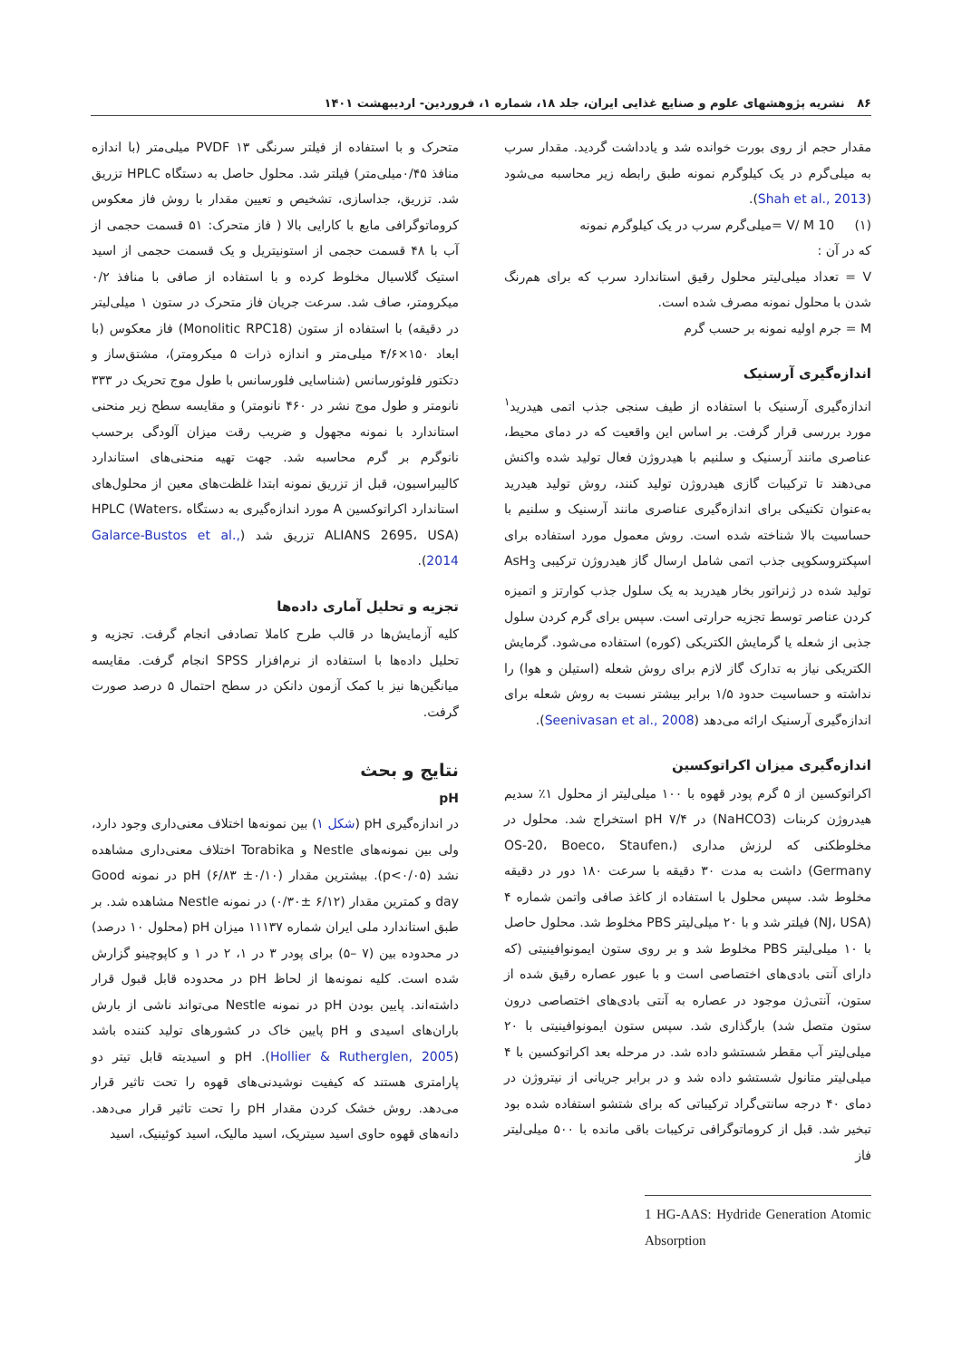۸۶ نشریه پژوهشهای علوم و صنایع غذایی ایران، جلد ۱۸، شماره ۱، فروردین- اردیبهشت ۱۴۰۱
مقدار حجم از روی بورت خوانده شد و یادداشت گردید. مقدار سرب به میلی‌گرم در یک کیلوگرم نمونه طبق رابطه زیر محاسبه می‌شود (Shah et al., 2013).
(۱) 10 V/ M =میلی‌گرم سرب در یک کیلوگرم نمونه
که در آن :
V = تعداد میلی‌لیتر محلول رقیق استاندارد سرب که برای هم‌رنگ شدن با محلول نمونه مصرف شده است.
M = جرم اولیه نمونه بر حسب گرم
اندازه‌گیری آرسنیک
اندازه‌گیری آرسنیک با استفاده از طیف سنجی جذب اتمی هیدرید<sup>۱</sup> مورد بررسی قرار گرفت. بر اساس این واقعیت که در دمای محیط، عناصری مانند آرسنیک و سلنیم با هیدروژن فعال تولید شده واکنش می‌دهند تا ترکیبات گازی هیدروژن تولید کنند، روش تولید هیدرید به‌عنوان تکنیکی برای اندازه‌گیری عناصری مانند آرسنیک و سلنیم با حساسیت بالا شناخته شده است. روش معمول مورد استفاده برای اسپکتروسکوپی جذب اتمی شامل ارسال گاز هیدروژن ترکیبی AsH<sub>3</sub> تولید شده در ژنراتور بخار هیدرید به یک سلول جذب کوارتز و اتمیزه کردن عناصر توسط تجزیه حرارتی است. سپس برای گرم کردن سلول جذبی از شعله یا گرمایش الکتریکی (کوره) استفاده می‌شود. گرمایش الکتریکی نیاز به تدارک گاز لازم برای روش شعله (استیلن و هوا) را نداشته و حساسیت حدود ۱/۵ برابر بیشتر نسبت به روش شعله برای اندازه‌گیری آرسنیک ارائه می‌دهد (Seenivasan et al., 2008).
اندازه‌گیری میزان اکراتوکسین
اکراتوکسین از ۵ گرم پودر قهوه با ۱۰۰ میلی‌لیتر از محلول ۱٪ سدیم هیدروژن کربنات (NaHCO3) در pH ۷/۴ استخراج شد. محلول در مخلوطکنی که لرزش مداری (OS-20، Boeco، Staufen، Germany) داشت به مدت ۳۰ دقیقه با سرعت ۱۸۰ دور در دقیقه مخلوط شد. سپس محلول با استفاده از کاغذ صافی واتمن شماره ۴ (NJ، USA) فیلتر شد و با ۲۰ میلی‌لیتر PBS مخلوط شد. محلول حاصل با ۱۰ میلی‌لیتر PBS مخلوط شد و بر روی ستون ایمونوافینیتی (که دارای آنتی بادی‌های اختصاصی است و با عبور عصاره رقیق شده از ستون، آنتی‌ژن موجود در عصاره به آنتی بادی‌های اختصاصی درون ستون متصل شد) بارگذاری شد. سپس ستون ایمونوافینیتی با ۲۰ میلی‌لیتر آب مقطر شستشو داده شد. در مرحله بعد اکراتوکسین با ۴ میلی‌لیتر متانول شستشو داده شد و در برابر جریانی از نیتروژن در دمای ۴۰ درجه سانتی‌گراد ترکیباتی که برای شتشو استفاده شده بود تبخیر شد. قبل از کروماتوگرافی ترکیبات باقی مانده با ۵۰۰ میلی‌لیتر فاز
1 HG-AAS: Hydride Generation Atomic Absorption
متحرک و با استفاده از فیلتر سرنگی PVDF ۱۳ میلی‌متر (با اندازه منافذ ۰/۴۵میلی‌متر) فیلتر شد. محلول حاصل به دستگاه HPLC تزریق شد. تزریق، جداسازی، تشخیص و تعیین مقدار با روش فاز معکوس کروماتوگرافی مایع با کارایی بالا ( فاز متحرک: ۵۱ قسمت حجمی از آب با ۴۸ قسمت حجمی از استونیتریل و یک قسمت حجمی از اسید استیک گلاسیال مخلوط کرده و با استفاده از صافی با منافذ ۰/۲ میکرومتر، صاف شد. سرعت جریان فاز متحرک در ستون ۱ میلی‌لیتر در دقیقه) با استفاده از ستون (Monolitic RPC18) فاز معکوس (با ابعاد ۱۵۰×۴/۶ میلی‌متر و اندازه ذرات ۵ میکرومتر)، مشتق‌ساز و دتکتور فلوئورسانس (شناسایی فلورسانس با طول موج تحریک در ۳۳۳ نانومتر و طول موج نشر در ۴۶۰ نانومتر) و مقایسه سطح زیر منحنی استاندارد با نمونه مجهول و ضریب رقت میزان آلودگی برحسب نانوگرم بر گرم محاسبه شد. جهت تهیه منحنی‌های استاندارد کالیبراسیون، قبل از تزریق نمونه ابتدا غلظت‌های معین از محلول‌های استاندارد اکراتوکسین A مورد اندازه‌گیری به دستگاه HPLC (Waters، ALIANS 2695، USA) تزریق شد (Galarce-Bustos et al., 2014).
تجزیه و تحلیل آماری داده‌ها
کلیه آزمایش‌ها در قالب طرح کاملا تصادفی انجام گرفت. تجزیه و تحلیل داده‌ها با استفاده از نرم‌افزار SPSS انجام گرفت. مقایسه میانگین‌ها نیز با کمک آزمون دانکن در سطح احتمال ۵ درصد صورت گرفت.
نتایج و بحث
pH
در اندازه‌گیری pH (شکل ۱) بین نمونه‌ها اختلاف معنی‌داری وجود دارد، ولی بین نمونه‌های Nestle و Torabika اختلاف معنی‌داری مشاهده نشد (p<۰/۰۵). بیشترین مقدار pH (۶/۸۳ ±۰/۱۰) در نمونه Good day و کمترین مقدار (۶/۱۲ ±۰/۳۰) در نمونه Nestle مشاهده شد. بر طبق استاندارد ملی ایران شماره ۱۱۱۳۷ میزان pH (محلول ۱۰ درصد) در محدوده بین (۷ –۵) برای پودر ۳ در ۱، ۲ در ۱ و کاپوچینو گزارش شده است. کلیه نمونه‌ها از لحاظ pH در محدوده قابل قبول قرار داشته‌اند. پایین بودن pH در نمونه Nestle می‌تواند ناشی از بارش باران‌های اسیدی و pH پایین خاک در کشورهای تولید کننده باشد (Hollier & Rutherglen, 2005). pH و اسیدیته قابل تیتر دو پارامتری هستند که کیفیت نوشیدنی‌های قهوه را تحت تاثیر قرار می‌دهد. روش خشک کردن مقدار pH را تحت تاثیر قرار می‌دهد. دانه‌های قهوه حاوی اسید سیتریک، اسید مالیک، اسید کوئینیک، اسید